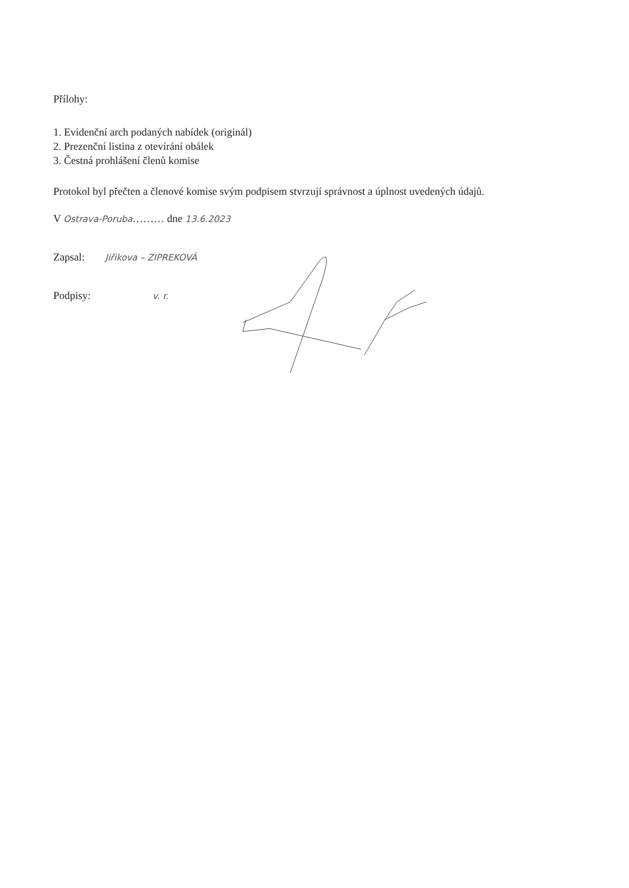Přílohy:
1. Evidenční arch podaných nabídek (originál)
2. Prezenční listina z otevírání obálek
3. Čestná prohlášení členů komise
Protokol byl přečten a členové komise svým podpisem stvrzují správnost a úplnost uvedených údajů.
V Ostrava-Poruba……… dne 13.6.2023
Zapsal: Jiřikova – ZIPREKOVÁ
Podpisy: v. r.